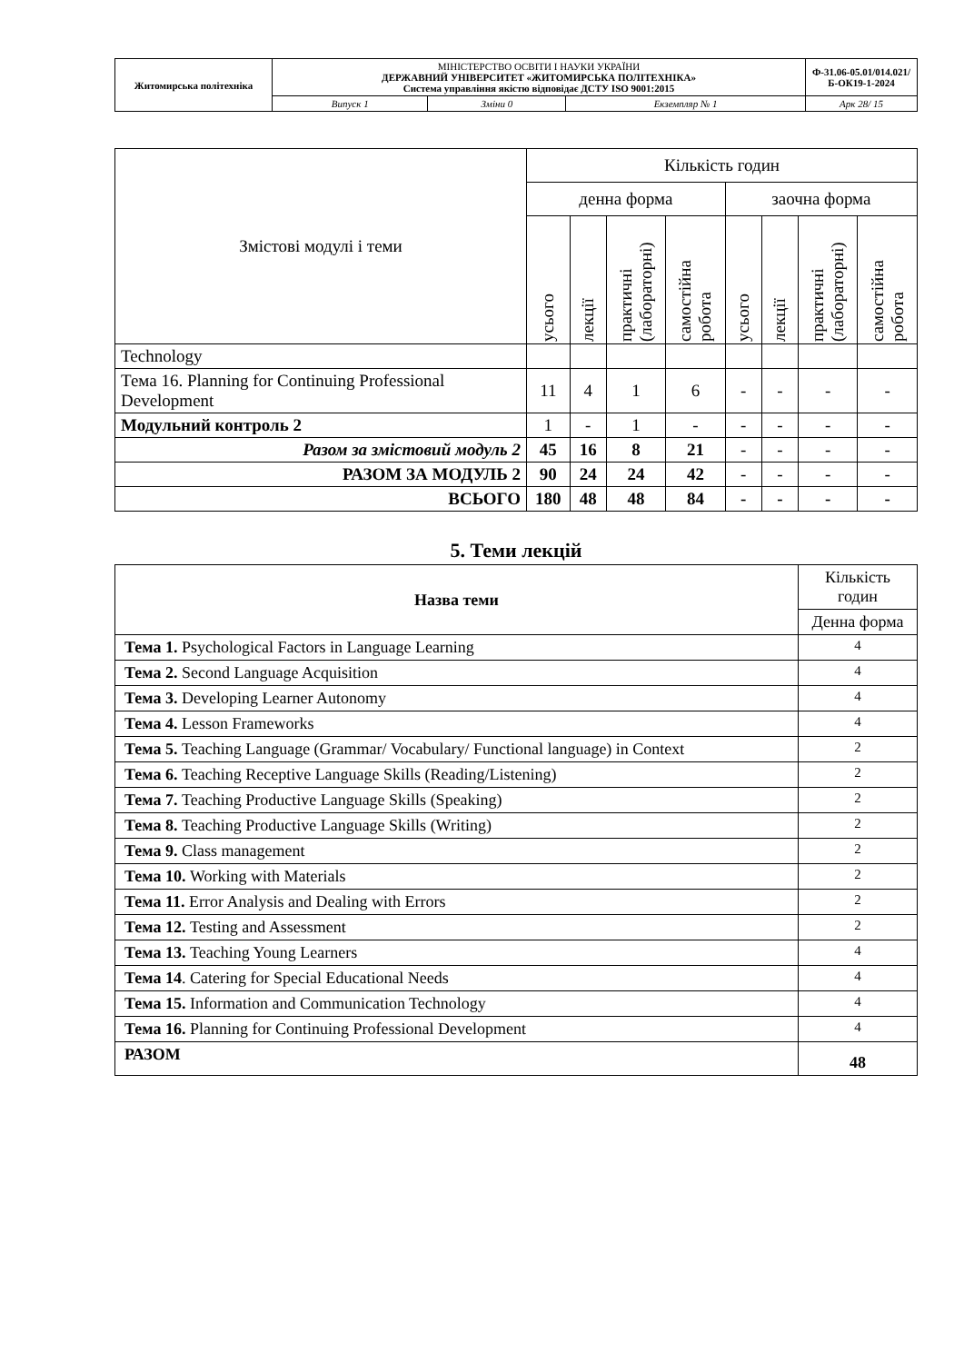| Житомирська політехніка | МІНІСТЕРСТВО ОСВІТИ І НАУКИ УКРАЇНИ ДЕРЖАВНИЙ УНІВЕРСИТЕТ «ЖИТОМИРСЬКА ПОЛІТЕХНІКА» Система управління якістю відповідає ДСТУ ISO 9001:2015 | | | Ф-31.06-05.01/014.021/Б-ОК19-1-2024 |
| | Випуск 1 | Зміни 0 | Екземпляр № 1 | Арк 28/ 15 |
| Змістові модулі і теми | Кількість годин | | | | | | | |
| | денна форма | | | | заочна форма | | | |
| | усього | лекції | практичні (лабораторні) | самостійна робота | усього | лекції | практичні (лабораторні) | самостійна робота |
| Technology | | | | | | | | |
| Тема 16. Planning for Continuing Professional Development | 11 | 4 | 1 | 6 | - | - | - | - |
| Модульний контроль 2 | 1 | - | 1 | - | - | - | - | - |
| Разом за змістовий модуль 2 | 45 | 16 | 8 | 21 | - | - | - | - |
| РАЗОМ ЗА МОДУЛЬ 2 | 90 | 24 | 24 | 42 | - | - | - | - |
| ВСЬОГО | 180 | 48 | 48 | 84 | - | - | - | - |
5. Теми лекцій
| Назва теми | Кількість годин |
| --- | --- |
| | Денна форма |
| Тема 1. Psychological Factors in Language Learning | 4 |
| Тема 2. Second Language Acquisition | 4 |
| Тема 3. Developing Learner Autonomy | 4 |
| Тема 4. Lesson Frameworks | 4 |
| Тема 5. Teaching Language (Grammar/ Vocabulary/ Functional language) in Context | 2 |
| Тема 6. Teaching Receptive Language Skills (Reading/Listening) | 2 |
| Тема 7. Teaching Productive Language Skills (Speaking) | 2 |
| Тема 8. Teaching Productive Language Skills (Writing) | 2 |
| Тема 9. Class management | 2 |
| Тема 10. Working with Materials | 2 |
| Тема 11. Error Analysis and Dealing with Errors | 2 |
| Тема 12. Testing and Assessment | 2 |
| Тема 13. Teaching Young Learners | 4 |
| Тема 14 . Catering for Special Educational Needs | 4 |
| Тема 15. Information and Communication Technology | 4 |
| Тема 16. Planning for Continuing Professional Development | 4 |
| РАЗОМ | 48 |